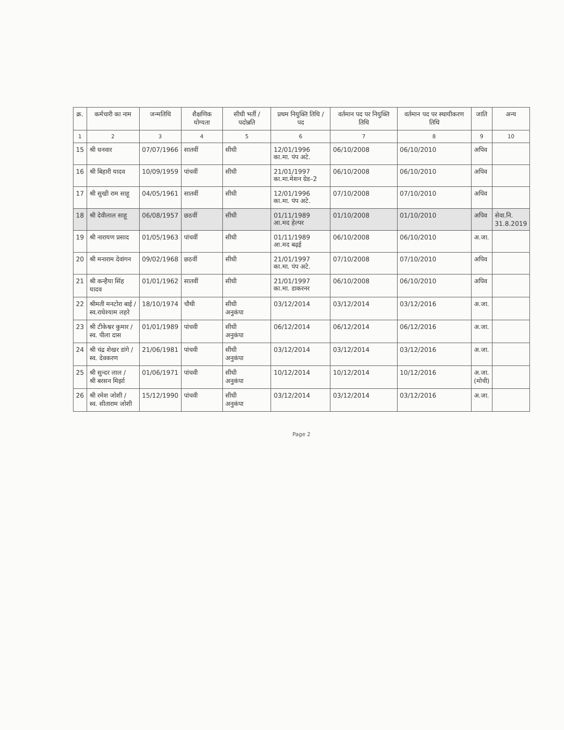| क्र. | कर्मचारी का नाम | जन्मतिथि | शैक्षणिक योग्यता | सीधी भर्ती / पदोन्नति | प्रथम नियुक्ति तिथि / पद | वर्तमान पद पर नियुक्ति तिथि | वर्तमान पद पर स्थायीकरण तिथि | जाति | अन्य |
| --- | --- | --- | --- | --- | --- | --- | --- | --- | --- |
| 1 | 2 | 3 | 4 | 5 | 6 | 7 | 8 | 9 | 10 |
| 15 | श्री धनवार | 07/07/1966 | सातवीं | सीधी | 12/01/1996 का.मा. पंप अटे. | 06/10/2008 | 06/10/2010 | अपिव | |
| 16 | श्री बिहारी यादव | 10/09/1959 | पांचवीं | सीधी | 21/01/1997 का.मा.मेशन ग्रेड–2 | 06/10/2008 | 06/10/2010 | अपिव | |
| 17 | श्री सुखी राम साहू | 04/05/1961 | सातवीं | सीधी | 12/01/1996 का.मा. पंप अटे. | 07/10/2008 | 07/10/2010 | अपिव | |
| 18 | श्री देवीलाल साहू | 06/08/1957 | छठवीं | सीधी | 01/11/1989 आ.मद हेल्पर | 01/10/2008 | 01/10/2010 | अपिव | सेवा.नि. 31.8.2019 |
| 19 | श्री नारायण प्रसाद | 01/05/1963 | पांचवीं | सीधी | 01/11/1989 आ.मद बढ़ई | 06/10/2008 | 06/10/2010 | अ.जा. | |
| 20 | श्री मनाराम देवांगन | 09/02/1968 | छठवीं | सीधी | 21/01/1997 का.मा. पंप अटे. | 07/10/2008 | 07/10/2010 | अपिव | |
| 21 | श्री कन्हैया सिंह यादव | 01/01/1962 | सातवीं | सीधी | 21/01/1997 का.मा. डाकरनर | 06/10/2008 | 06/10/2010 | अपिव | |
| 22 | श्रीमती मनटोरा बाई / स्व.राधेश्याम लहरे | 18/10/1974 | चौथी | सीधी अनुकंपा | 03/12/2014 | 03/12/2014 | 03/12/2016 | अ.जा. | |
| 23 | श्री टीकेश्वर कुमार / स्व. पीला दास | 01/01/1989 | पांचवी | सीधी अनुकंपा | 06/12/2014 | 06/12/2014 | 06/12/2016 | अ.जा. | |
| 24 | श्री चंद्र शेखर डांगे / स्व. देवकरण | 21/06/1981 | पांचवी | सीधी अनुकंपा | 03/12/2014 | 03/12/2014 | 03/12/2016 | अ.जा. | |
| 25 | श्री सुन्दर लाल / श्री बरसन मिर्झा | 01/06/1971 | पांचवी | सीधी अनुकंपा | 10/12/2014 | 10/12/2014 | 10/12/2016 | अ.जा. (मोची) | |
| 26 | श्री रमेश जोशी / स्व. सीताराम जोशी | 15/12/1990 | पांचवी | सीधी अनुकंपा | 03/12/2014 | 03/12/2014 | 03/12/2016 | अ.जा. | |
Page 2